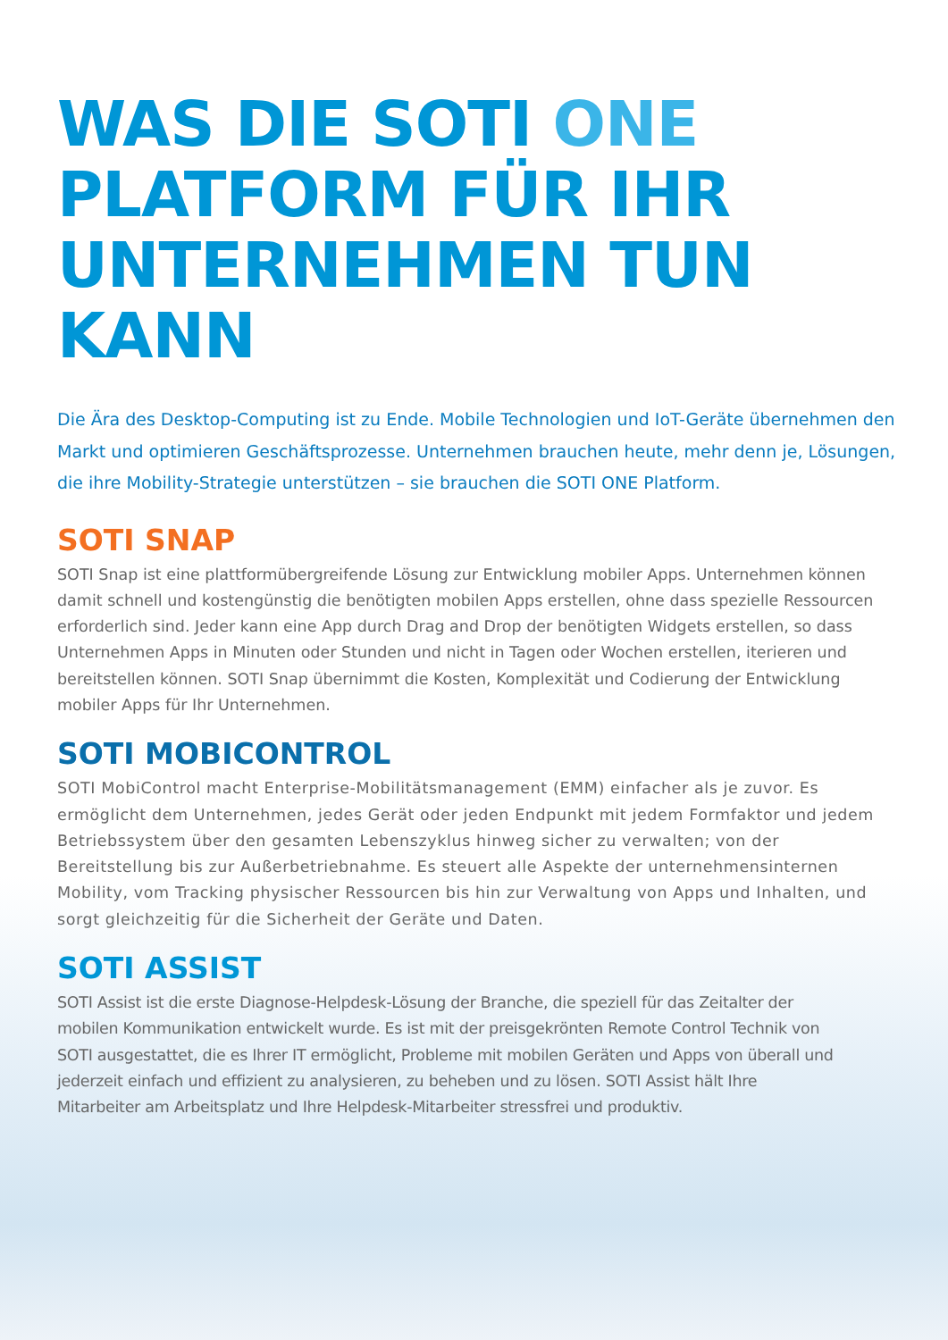WAS DIE SOTI ONE
PLATFORM FÜR IHR
UNTERNEHMEN TUN KANN
Die Ära des Desktop-Computing ist zu Ende. Mobile Technologien und IoT-Geräte übernehmen den Markt und optimieren Geschäftsprozesse. Unternehmen brauchen heute, mehr denn je, Lösungen, die ihre Mobility-Strategie unterstützen – sie brauchen die SOTI ONE Platform.
SOTI SNAP
SOTI Snap ist eine plattformübergreifende Lösung zur Entwicklung mobiler Apps. Unternehmen können damit schnell und kostengünstig die benötigten mobilen Apps erstellen, ohne dass spezielle Ressourcen erforderlich sind. Jeder kann eine App durch Drag and Drop der benötigten Widgets erstellen, so dass Unternehmen Apps in Minuten oder Stunden und nicht in Tagen oder Wochen erstellen, iterieren und bereitstellen können. SOTI Snap übernimmt die Kosten, Komplexität und Codierung der Entwicklung mobiler Apps für Ihr Unternehmen.
SOTI MOBICONTROL
SOTI MobiControl macht Enterprise-Mobilitätsmanagement (EMM) einfacher als je zuvor. Es ermöglicht dem Unternehmen, jedes Gerät oder jeden Endpunkt mit jedem Formfaktor und jedem Betriebssystem über den gesamten Lebenszyklus hinweg sicher zu verwalten; von der Bereitstellung bis zur Außerbetriebnahme. Es steuert alle Aspekte der unternehmensinternen Mobility, vom Tracking physischer Ressourcen bis hin zur Verwaltung von Apps und Inhalten, und sorgt gleichzeitig für die Sicherheit der Geräte und Daten.
SOTI ASSIST
SOTI Assist ist die erste Diagnose-Helpdesk-Lösung der Branche, die speziell für das Zeitalter der mobilen Kommunikation entwickelt wurde. Es ist mit der preisgekrönten Remote Control Technik von SOTI ausgestattet, die es Ihrer IT ermöglicht, Probleme mit mobilen Geräten und Apps von überall und jederzeit einfach und effizient zu analysieren, zu beheben und zu lösen. SOTI Assist hält Ihre Mitarbeiter am Arbeitsplatz und Ihre Helpdesk-Mitarbeiter stressfrei und produktiv.